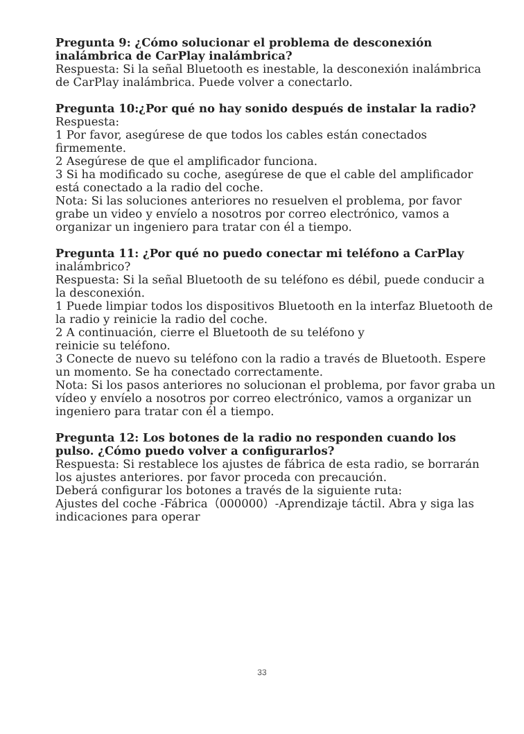Pregunta 9: ¿Cómo solucionar el problema de desconexión inalámbrica de CarPlay inalámbrica?
Respuesta: Si la señal Bluetooth es inestable, la desconexión inalámbrica de CarPlay inalámbrica. Puede volver a conectarlo.
Pregunta 10:¿Por qué no hay sonido después de instalar la radio?
Respuesta:
1 Por favor, asegúrese de que todos los cables están conectados firmemente.
2 Asegúrese de que el amplificador funciona.
3 Si ha modificado su coche, asegúrese de que el cable del amplificador está conectado a la radio del coche.
Nota: Si las soluciones anteriores no resuelven el problema, por favor grabe un video y envíelo a nosotros por correo electrónico, vamos a organizar un ingeniero para tratar con él a tiempo.
Pregunta 11: ¿Por qué no puedo conectar mi teléfono a CarPlay inalámbrico?
Respuesta: Si la señal Bluetooth de su teléfono es débil, puede conducir a la desconexión.
1 Puede limpiar todos los dispositivos Bluetooth en la interfaz Bluetooth de la radio y reinicie la radio del coche.
2 A continuación, cierre el Bluetooth de su teléfono y
reinicie su teléfono.
3 Conecte de nuevo su teléfono con la radio a través de Bluetooth. Espere un momento. Se ha conectado correctamente.
Nota: Si los pasos anteriores no solucionan el problema, por favor graba un vídeo y envíelo a nosotros por correo electrónico, vamos a organizar un ingeniero para tratar con él a tiempo.
Pregunta 12: Los botones de la radio no responden cuando los pulso. ¿Cómo puedo volver a configurarlos?
Respuesta: Si restablece los ajustes de fábrica de esta radio, se borrarán los ajustes anteriores. por favor proceda con precaución.
Deberá configurar los botones a través de la siguiente ruta:
Ajustes del coche -Fábrica（000000）-Aprendizaje táctil. Abra y siga las indicaciones para operar
33